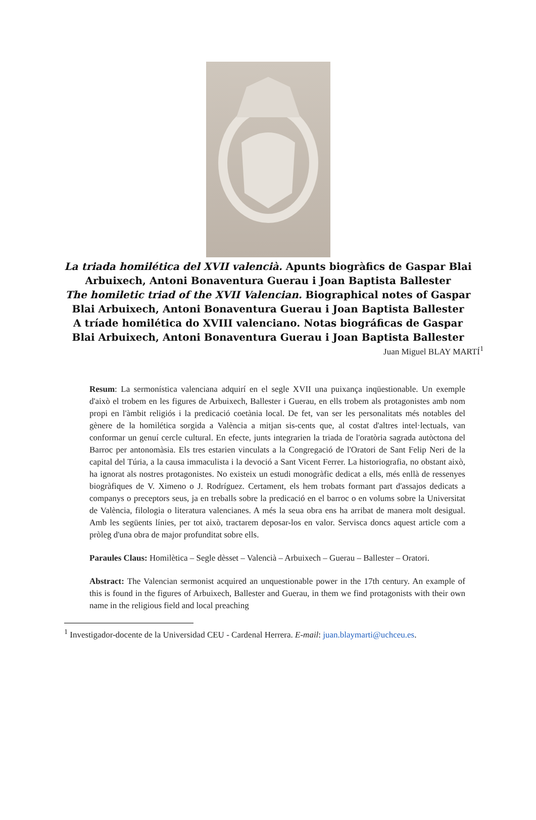La triada homilética del XVII valencià. Apunts biogràfics de Gaspar Blai Arbuixech, Antoni Bonaventura Guerau i Joan Baptista Ballester
The homiletic triad of the XVII Valencian. Biographical notes of Gaspar Blai Arbuixech, Antoni Bonaventura Guerau i Joan Baptista Ballester
A tríade homilética do XVIII valenciano. Notas biográficas de Gaspar Blai Arbuixech, Antoni Bonaventura Guerau i Joan Baptista Ballester
Juan Miguel BLAY MARTÍ<sup>1</sup>
Resum: La sermonística valenciana adquirí en el segle XVII una puixança inqüestionable. Un exemple d'això el trobem en les figures de Arbuixech, Ballester i Guerau, en ells trobem als protagonistes amb nom propi en l'àmbit religiós i la predicació coetània local. De fet, van ser les personalitats més notables del gènere de la homilética sorgida a València a mitjan sis-cents que, al costat d'altres intel·lectuals, van conformar un genuí cercle cultural. En efecte, junts integrarien la triada de l'oratòria sagrada autòctona del Barroc per antonomàsia. Els tres estarien vinculats a la Congregació de l'Oratori de Sant Felip Neri de la capital del Túria, a la causa immaculista i la devoció a Sant Vicent Ferrer. La historiografia, no obstant això, ha ignorat als nostres protagonistes. No existeix un estudi monogràfic dedicat a ells, més enllà de ressenyes biogràfiques de V. Ximeno o J. Rodríguez. Certament, els hem trobats formant part d'assajos dedicats a companys o preceptors seus, ja en treballs sobre la predicació en el barroc o en volums sobre la Universitat de València, filologia o literatura valencianes. A més la seua obra ens ha arribat de manera molt desigual. Amb les següents línies, per tot això, tractarem deposar-los en valor. Servisca doncs aquest article com a pròleg d'una obra de major profunditat sobre ells.
Paraules Claus: Homilètica – Segle dèsset – Valencià – Arbuixech – Guerau – Ballester – Oratori.
Abstract: The Valencian sermonist acquired an unquestionable power in the 17th century. An example of this is found in the figures of Arbuixech, Ballester and Guerau, in them we find protagonists with their own name in the religious field and local preaching
<sup>1</sup> Investigador-docente de la Universidad CEU - Cardenal Herrera. E-mail: juan.blaymarti@uchceu.es.